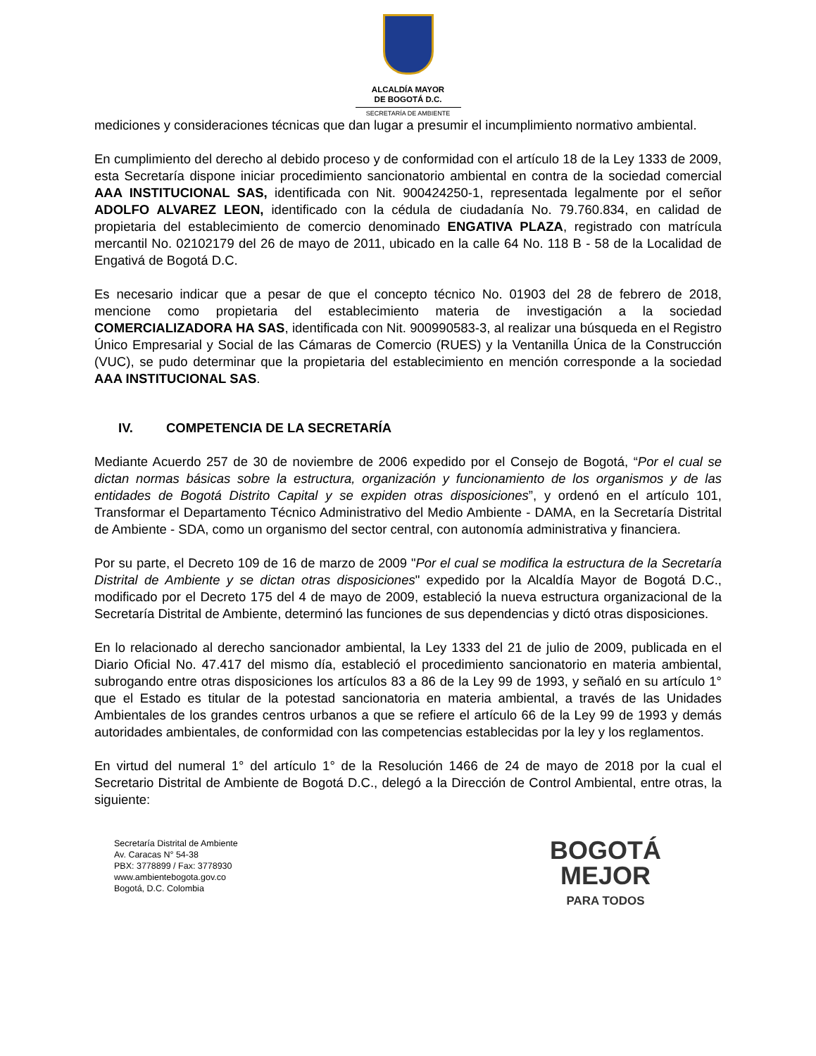ALCALDÍA MAYOR
DE BOGOTÁ D.C.
SECRETARÍA DE AMBIENTE
mediciones y consideraciones técnicas que dan lugar a presumir el incumplimiento normativo ambiental.
En cumplimiento del derecho al debido proceso y de conformidad con el artículo 18 de la Ley 1333 de 2009, esta Secretaría dispone iniciar procedimiento sancionatorio ambiental en contra de la sociedad comercial AAA INSTITUCIONAL SAS, identificada con Nit. 900424250-1, representada legalmente por el señor ADOLFO ALVAREZ LEON, identificado con la cédula de ciudadanía No. 79.760.834, en calidad de propietaria del establecimiento de comercio denominado ENGATIVA PLAZA, registrado con matrícula mercantil No. 02102179 del 26 de mayo de 2011, ubicado en la calle 64 No. 118 B - 58 de la Localidad de Engativá de Bogotá D.C.
Es necesario indicar que a pesar de que el concepto técnico No. 01903 del 28 de febrero de 2018, mencione como propietaria del establecimiento materia de investigación a la sociedad COMERCIALIZADORA HA SAS, identificada con Nit. 900990583-3, al realizar una búsqueda en el Registro Único Empresarial y Social de las Cámaras de Comercio (RUES) y la Ventanilla Única de la Construcción (VUC), se pudo determinar que la propietaria del establecimiento en mención corresponde a la sociedad AAA INSTITUCIONAL SAS.
IV. COMPETENCIA DE LA SECRETARÍA
Mediante Acuerdo 257 de 30 de noviembre de 2006 expedido por el Consejo de Bogotá, “Por el cual se dictan normas básicas sobre la estructura, organización y funcionamiento de los organismos y de las entidades de Bogotá Distrito Capital y se expiden otras disposiciones”, y ordenó en el artículo 101, Transformar el Departamento Técnico Administrativo del Medio Ambiente - DAMA, en la Secretaría Distrital de Ambiente - SDA, como un organismo del sector central, con autonomía administrativa y financiera.
Por su parte, el Decreto 109 de 16 de marzo de 2009 "Por el cual se modifica la estructura de la Secretaría Distrital de Ambiente y se dictan otras disposiciones" expedido por la Alcaldía Mayor de Bogotá D.C., modificado por el Decreto 175 del 4 de mayo de 2009, estableció la nueva estructura organizacional de la Secretaría Distrital de Ambiente, determinó las funciones de sus dependencias y dictó otras disposiciones.
En lo relacionado al derecho sancionador ambiental, la Ley 1333 del 21 de julio de 2009, publicada en el Diario Oficial No. 47.417 del mismo día, estableció el procedimiento sancionatorio en materia ambiental, subrogando entre otras disposiciones los artículos 83 a 86 de la Ley 99 de 1993, y señaló en su artículo 1° que el Estado es titular de la potestad sancionatoria en materia ambiental, a través de las Unidades Ambientales de los grandes centros urbanos a que se refiere el artículo 66 de la Ley 99 de 1993 y demás autoridades ambientales, de conformidad con las competencias establecidas por la ley y los reglamentos.
En virtud del numeral 1° del artículo 1° de la Resolución 1466 de 24 de mayo de 2018 por la cual el Secretario Distrital de Ambiente de Bogotá D.C., delegó a la Dirección de Control Ambiental, entre otras, la siguiente:
Secretaría Distrital de Ambiente
Av. Caracas N° 54-38
PBX: 3778899 / Fax: 3778930
www.ambientebogota.gov.co
Bogotá, D.C. Colombia
BOGOTÁ
MEJOR
PARA TODOS